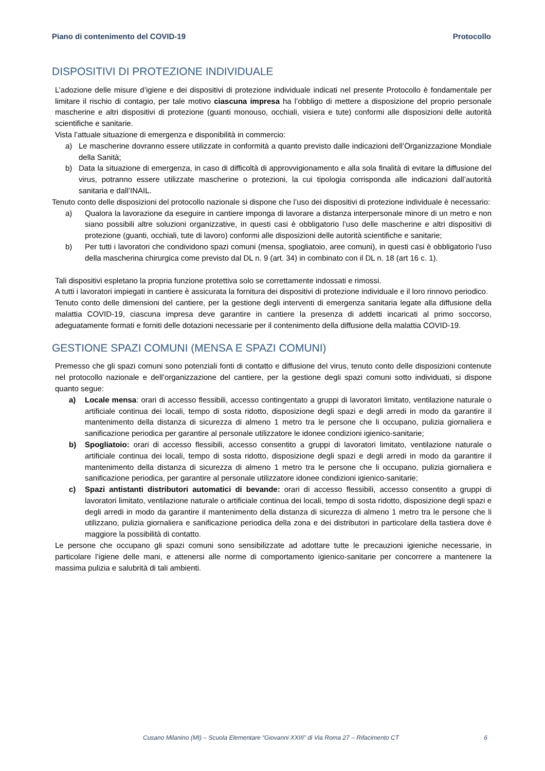Piano di contenimento del COVID-19 Protocollo
DISPOSITIVI DI PROTEZIONE INDIVIDUALE
L’adozione delle misure d’igiene e dei dispositivi di protezione individuale indicati nel presente Protocollo è fondamentale per limitare il rischio di contagio, per tale motivo ciascuna impresa ha l’obbligo di mettere a disposizione del proprio personale mascherine e altri dispositivi di protezione (guanti monouso, occhiali, visiera e tute) conformi alle disposizioni delle autorità scientifiche e sanitarie.
Vista l’attuale situazione di emergenza e disponibilità in commercio:
a) Le mascherine dovranno essere utilizzate in conformità a quanto previsto dalle indicazioni dell’Organizzazione Mondiale della Sanità;
b) Data la situazione di emergenza, in caso di difficoltà di approvvigionamento e alla sola finalità di evitare la diffusione del virus, potranno essere utilizzate mascherine o protezioni, la cui tipologia corrisponda alle indicazioni dall’autorità sanitaria e dall’INAIL.
Tenuto conto delle disposizioni del protocollo nazionale si dispone che l’uso dei dispositivi di protezione individuale è necessario:
a) Qualora la lavorazione da eseguire in cantiere imponga di lavorare a distanza interpersonale minore di un metro e non siano possibili altre soluzioni organizzative, in questi casi è obbligatorio l’uso delle mascherine e altri dispositivi di protezione (guanti, occhiali, tute di lavoro) conformi alle disposizioni delle autorità scientifiche e sanitarie;
b) Per tutti i lavoratori che condividono spazi comuni (mensa, spogliatoio, aree comuni), in questi casi è obbligatorio l’uso della mascherina chirurgica come previsto dal DL n. 9 (art. 34) in combinato con il DL n. 18 (art 16 c. 1).
Tali dispositivi espletano la propria funzione protettiva solo se correttamente indossati e rimossi.
A tutti i lavoratori impiegati in cantiere è assicurata la fornitura dei dispositivi di protezione individuale e il loro rinnovo periodico.
Tenuto conto delle dimensioni del cantiere, per la gestione degli interventi di emergenza sanitaria legate alla diffusione della malattia COVID-19, ciascuna impresa deve garantire in cantiere la presenza di addetti incaricati al primo soccorso, adeguatamente formati e forniti delle dotazioni necessarie per il contenimento della diffusione della malattia COVID-19.
GESTIONE SPAZI COMUNI (MENSA E SPAZI COMUNI)
Premesso che gli spazi comuni sono potenziali fonti di contatto e diffusione del virus, tenuto conto delle disposizioni contenute nel protocollo nazionale e dell’organizzazione del cantiere, per la gestione degli spazi comuni sotto individuati, si dispone quanto segue:
a) Locale mensa: orari di accesso flessibili, accesso contingentato a gruppi di lavoratori limitato, ventilazione naturale o artificiale continua dei locali, tempo di sosta ridotto, disposizione degli spazi e degli arredi in modo da garantire il mantenimento della distanza di sicurezza di almeno 1 metro tra le persone che li occupano, pulizia giornaliera e sanificazione periodica per garantire al personale utilizzatore le idonee condizioni igienico-sanitarie;
b) Spogliatoio: orari di accesso flessibili, accesso consentito a gruppi di lavoratori limitato, ventilazione naturale o artificiale continua dei locali, tempo di sosta ridotto, disposizione degli spazi e degli arredi in modo da garantire il mantenimento della distanza di sicurezza di almeno 1 metro tra le persone che li occupano, pulizia giornaliera e sanificazione periodica, per garantire al personale utilizzatore idonee condizioni igienico-sanitarie;
c) Spazi antistanti distributori automatici di bevande: orari di accesso flessibili, accesso consentito a gruppi di lavoratori limitato, ventilazione naturale o artificiale continua dei locali, tempo di sosta ridotto, disposizione degli spazi e degli arredi in modo da garantire il mantenimento della distanza di sicurezza di almeno 1 metro tra le persone che li utilizzano, pulizia giornaliera e sanificazione periodica della zona e dei distributori in particolare della tastiera dove è maggiore la possibilità di contatto.
Le persone che occupano gli spazi comuni sono sensibilizzate ad adottare tutte le precauzioni igieniche necessarie, in particolare l’igiene delle mani, e attenersi alle norme di comportamento igienico-sanitarie per concorrere a mantenere la massima pulizia e salubrità di tali ambienti.
Cusano Milanino (MI) – Scuola Elementare “Giovanni XXIII” di Via Roma 27 – Rifacimento CT 6